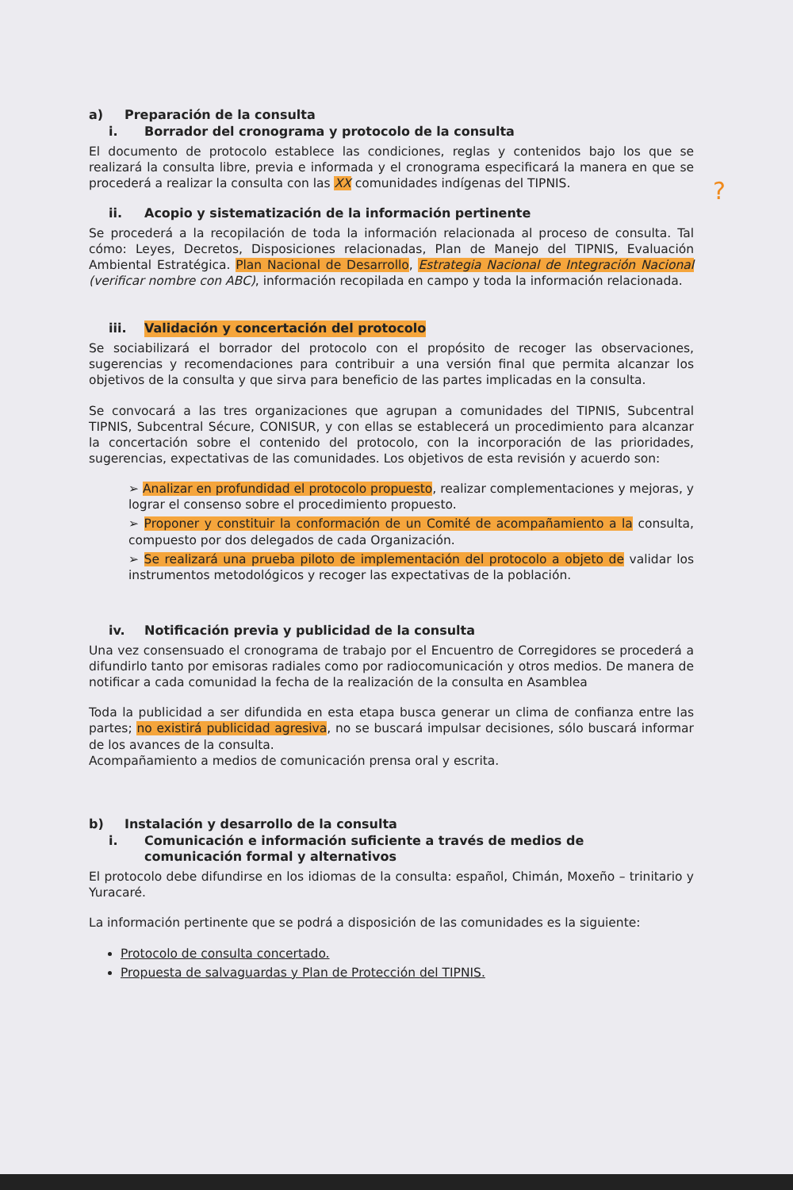a) Preparación de la consulta
i. Borrador del cronograma y protocolo de la consulta
El documento de protocolo establece las condiciones, reglas y contenidos bajo los que se realizará la consulta libre, previa e informada y el cronograma especificará la manera en que se procederá a realizar la consulta con las XX comunidades indígenas del TIPNIS. ?
ii. Acopio y sistematización de la información pertinente
Se procederá a la recopilación de toda la información relacionada al proceso de consulta. Tal cómo: Leyes, Decretos, Disposiciones relacionadas, Plan de Manejo del TIPNIS, Evaluación Ambiental Estratégica. Plan Nacional de Desarrollo, Estrategia Nacional de Integración Nacional (verificar nombre con ABC), información recopilada en campo y toda la información relacionada.
iii. Validación y concertación del protocolo
Se sociabilizará el borrador del protocolo con el propósito de recoger las observaciones, sugerencias y recomendaciones para contribuir a una versión final que permita alcanzar los objetivos de la consulta y que sirva para beneficio de las partes implicadas en la consulta.
Se convocará a las tres organizaciones que agrupan a comunidades del TIPNIS, Subcentral TIPNIS, Subcentral Sécure, CONISUR, y con ellas se establecerá un procedimiento para alcanzar la concertación sobre el contenido del protocolo, con la incorporación de las prioridades, sugerencias, expectativas de las comunidades. Los objetivos de esta revisión y acuerdo son:
➢ Analizar en profundidad el protocolo propuesto, realizar complementaciones y mejoras, y lograr el consenso sobre el procedimiento propuesto.
➢ Proponer y constituir la conformación de un Comité de acompañamiento a la consulta, compuesto por dos delegados de cada Organización.
➢ Se realizará una prueba piloto de implementación del protocolo a objeto de validar los instrumentos metodológicos y recoger las expectativas de la población.
iv. Notificación previa y publicidad de la consulta
Una vez consensuado el cronograma de trabajo por el Encuentro de Corregidores se procederá a difundirlo tanto por emisoras radiales como por radiocomunicación y otros medios. De manera de notificar a cada comunidad la fecha de la realización de la consulta en Asamblea
Toda la publicidad a ser difundida en esta etapa busca generar un clima de confianza entre las partes; no existirá publicidad agresiva, no se buscará impulsar decisiones, sólo buscará informar de los avances de la consulta.
Acompañamiento a medios de comunicación prensa oral y escrita.
b) Instalación y desarrollo de la consulta
i. Comunicación e información suficiente a través de medios de
comunicación formal y alternativos
El protocolo debe difundirse en los idiomas de la consulta: español, Chimán, Moxeño – trinitario y Yuracaré.
La información pertinente que se podrá a disposición de las comunidades es la siguiente:
Protocolo de consulta concertado.
Propuesta de salvaguardas y Plan de Protección del TIPNIS.